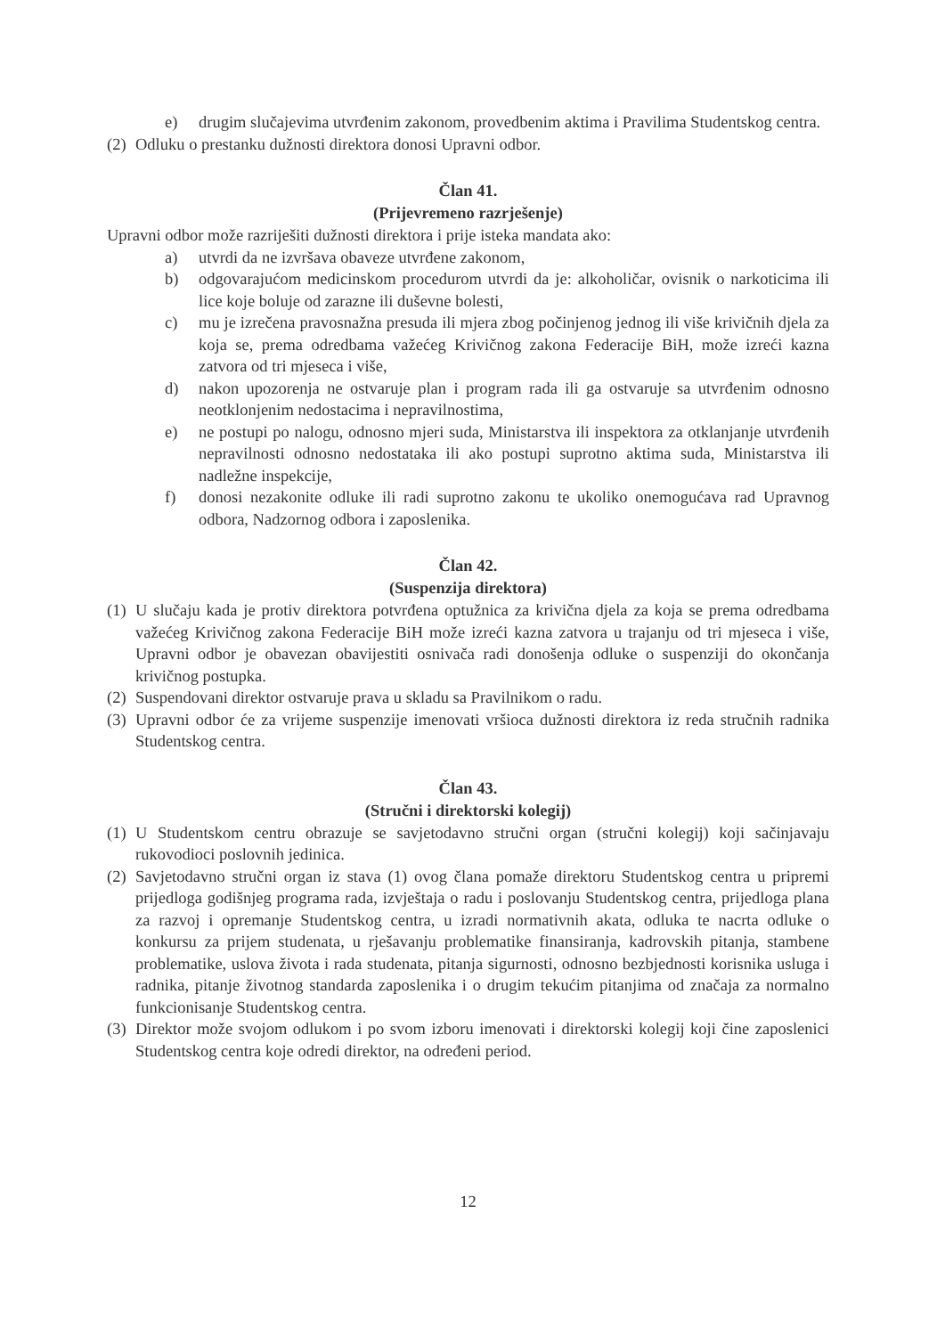e) drugim slučajevima utvrđenim zakonom, provedbenim aktima i Pravilima Studentskog centra.
(2) Odluku o prestanku dužnosti direktora donosi Upravni odbor.
Član 41.
(Prijevremeno razrješenje)
Upravni odbor može razriješiti dužnosti direktora i prije isteka mandata ako:
a) utvrdi da ne izvršava obaveze utvrđene zakonom,
b) odgovarajućom medicinskom procedurom utvrdi da je: alkoholičar, ovisnik o narkoticima ili lice koje boluje od zarazne ili duševne bolesti,
c) mu je izrečena pravosnažna presuda ili mjera zbog počinjenog jednog ili više krivičnih djela za koja se, prema odredbama važećeg Krivičnog zakona Federacije BiH, može izreći kazna zatvora od tri mjeseca i više,
d) nakon upozorenja ne ostvaruje plan i program rada ili ga ostvaruje sa utvrđenim odnosno neotklonjenim nedostacima i nepravilnostima,
e) ne postupi po nalogu, odnosno mjeri suda, Ministarstva ili inspektora za otklanjanje utvrđenih nepravilnosti odnosno nedostataka ili ako postupi suprotno aktima suda, Ministarstva ili nadležne inspekcije,
f) donosi nezakonite odluke ili radi suprotno zakonu te ukoliko onemogućava rad Upravnog odbora, Nadzornog odbora i zaposlenika.
Član 42.
(Suspenzija direktora)
(1) U slučaju kada je protiv direktora potvrđena optužnica za krivična djela za koja se prema odredbama važećeg Krivičnog zakona Federacije BiH može izreći kazna zatvora u trajanju od tri mjeseca i više, Upravni odbor je obavezan obavijestiti osnivača radi donošenja odluke o suspenziji do okončanja krivičnog postupka.
(2) Suspendovani direktor ostvaruje prava u skladu sa Pravilnikom o radu.
(3) Upravni odbor će za vrijeme suspenzije imenovati vršioca dužnosti direktora iz reda stručnih radnika Studentskog centra.
Član 43.
(Stručni i direktorski kolegij)
(1) U Studentskom centru obrazuje se savjetodavno stručni organ (stručni kolegij) koji sačinjavaju rukovodioci poslovnih jedinica.
(2) Savjetodavno stručni organ iz stava (1) ovog člana pomaže direktoru Studentskog centra u pripremi prijedloga godišnjeg programa rada, izvještaja o radu i poslovanju Studentskog centra, prijedloga plana za razvoj i opremanje Studentskog centra, u izradi normativnih akata, odluka te nacrta odluke o konkursu za prijem studenata, u rješavanju problematike finansiranja, kadrovskih pitanja, stambene problematike, uslova života i rada studenata, pitanja sigurnosti, odnosno bezbjednosti korisnika usluga i radnika, pitanje životnog standarda zaposlenika i o drugim tekućim pitanjima od značaja za normalno funkcionisanje Studentskog centra.
(3) Direktor može svojom odlukom i po svom izboru imenovati i direktorski kolegij koji čine zaposlenici Studentskog centra koje odredi direktor, na određeni period.
12